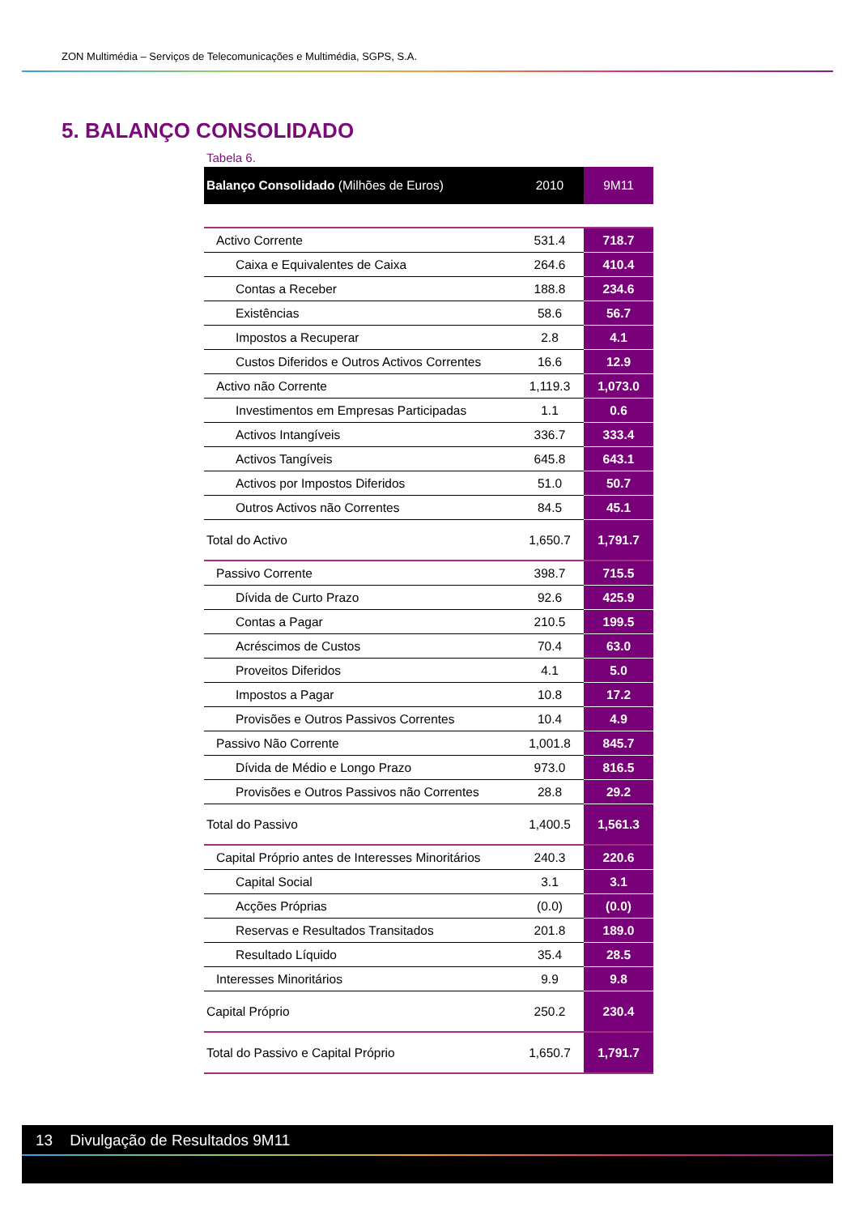ZON Multimédia – Serviços de Telecomunicações e Multimédia, SGPS, S.A.
5. BALANÇO CONSOLIDADO
Tabela 6.
| Balanço Consolidado (Milhões de Euros) | 2010 | 9M11 |
| --- | --- | --- |
| Activo Corrente | 531.4 | 718.7 |
| Caixa e Equivalentes de Caixa | 264.6 | 410.4 |
| Contas a Receber | 188.8 | 234.6 |
| Existências | 58.6 | 56.7 |
| Impostos a Recuperar | 2.8 | 4.1 |
| Custos Diferidos e Outros Activos Correntes | 16.6 | 12.9 |
| Activo não Corrente | 1,119.3 | 1,073.0 |
| Investimentos em Empresas Participadas | 1.1 | 0.6 |
| Activos Intangíveis | 336.7 | 333.4 |
| Activos Tangíveis | 645.8 | 643.1 |
| Activos por Impostos Diferidos | 51.0 | 50.7 |
| Outros Activos não Correntes | 84.5 | 45.1 |
| Total do Activo | 1,650.7 | 1,791.7 |
| Passivo Corrente | 398.7 | 715.5 |
| Dívida de Curto Prazo | 92.6 | 425.9 |
| Contas a Pagar | 210.5 | 199.5 |
| Acréscimos de Custos | 70.4 | 63.0 |
| Proveitos Diferidos | 4.1 | 5.0 |
| Impostos a Pagar | 10.8 | 17.2 |
| Provisões e Outros Passivos Correntes | 10.4 | 4.9 |
| Passivo Não Corrente | 1,001.8 | 845.7 |
| Dívida de Médio e Longo Prazo | 973.0 | 816.5 |
| Provisões e Outros Passivos não Correntes | 28.8 | 29.2 |
| Total do Passivo | 1,400.5 | 1,561.3 |
| Capital Próprio antes de Interesses Minoritários | 240.3 | 220.6 |
| Capital Social | 3.1 | 3.1 |
| Acções Próprias | (0.0) | (0.0) |
| Reservas e Resultados Transitados | 201.8 | 189.0 |
| Resultado Líquido | 35.4 | 28.5 |
| Interesses Minoritários | 9.9 | 9.8 |
| Capital Próprio | 250.2 | 230.4 |
| Total do Passivo e Capital Próprio | 1,650.7 | 1,791.7 |
13 Divulgação de Resultados 9M11